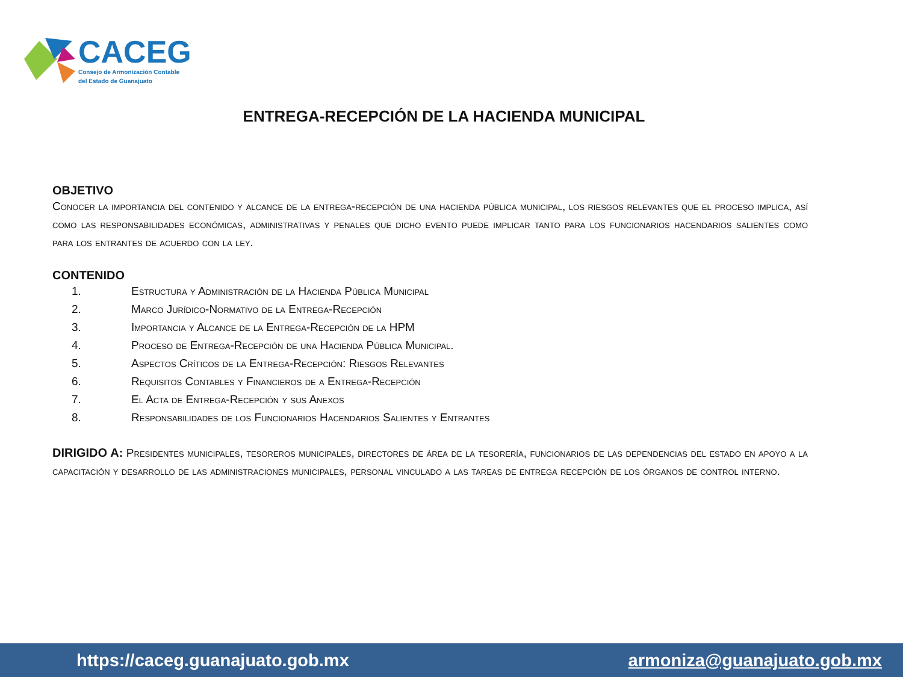CACEG
Consejo de Armonización Contable
del Estado de Guanajuato
ENTREGA-RECEPCIÓN DE LA HACIENDA MUNICIPAL
OBJETIVO
Conocer la importancia del contenido y alcance de la entrega-recepción de una hacienda pública municipal, los riesgos relevantes que el proceso implica, así como las responsabilidades económicas, administrativas y penales que dicho evento puede implicar tanto para los funcionarios hacendarios salientes como para los entrantes de acuerdo con la ley.
CONTENIDO
1. Estructura y Administración de la Hacienda Pública Municipal
2. Marco Jurídico-Normativo de la Entrega-Recepción
3. Importancia y Alcance de la Entrega-Recepción de la HPM
4. Proceso de Entrega-Recepción de una Hacienda Pública Municipal.
5. Aspectos Críticos de la Entrega-Recepción: Riesgos Relevantes
6. Requisitos Contables y Financieros de a Entrega-Recepción
7. El Acta de Entrega-Recepción y sus Anexos
8. Responsabilidades de los Funcionarios Hacendarios Salientes y Entrantes
DIRIGIDO A: Presidentes municipales, tesoreros municipales, directores de área de la tesorería, funcionarios de las dependencias del estado en apoyo a la capacitación y desarrollo de las administraciones municipales, personal vinculado a las tareas de entrega recepción de los órganos de control interno.
https://caceg.guanajuato.gob.mx armoniza@guanajuato.gob.mx